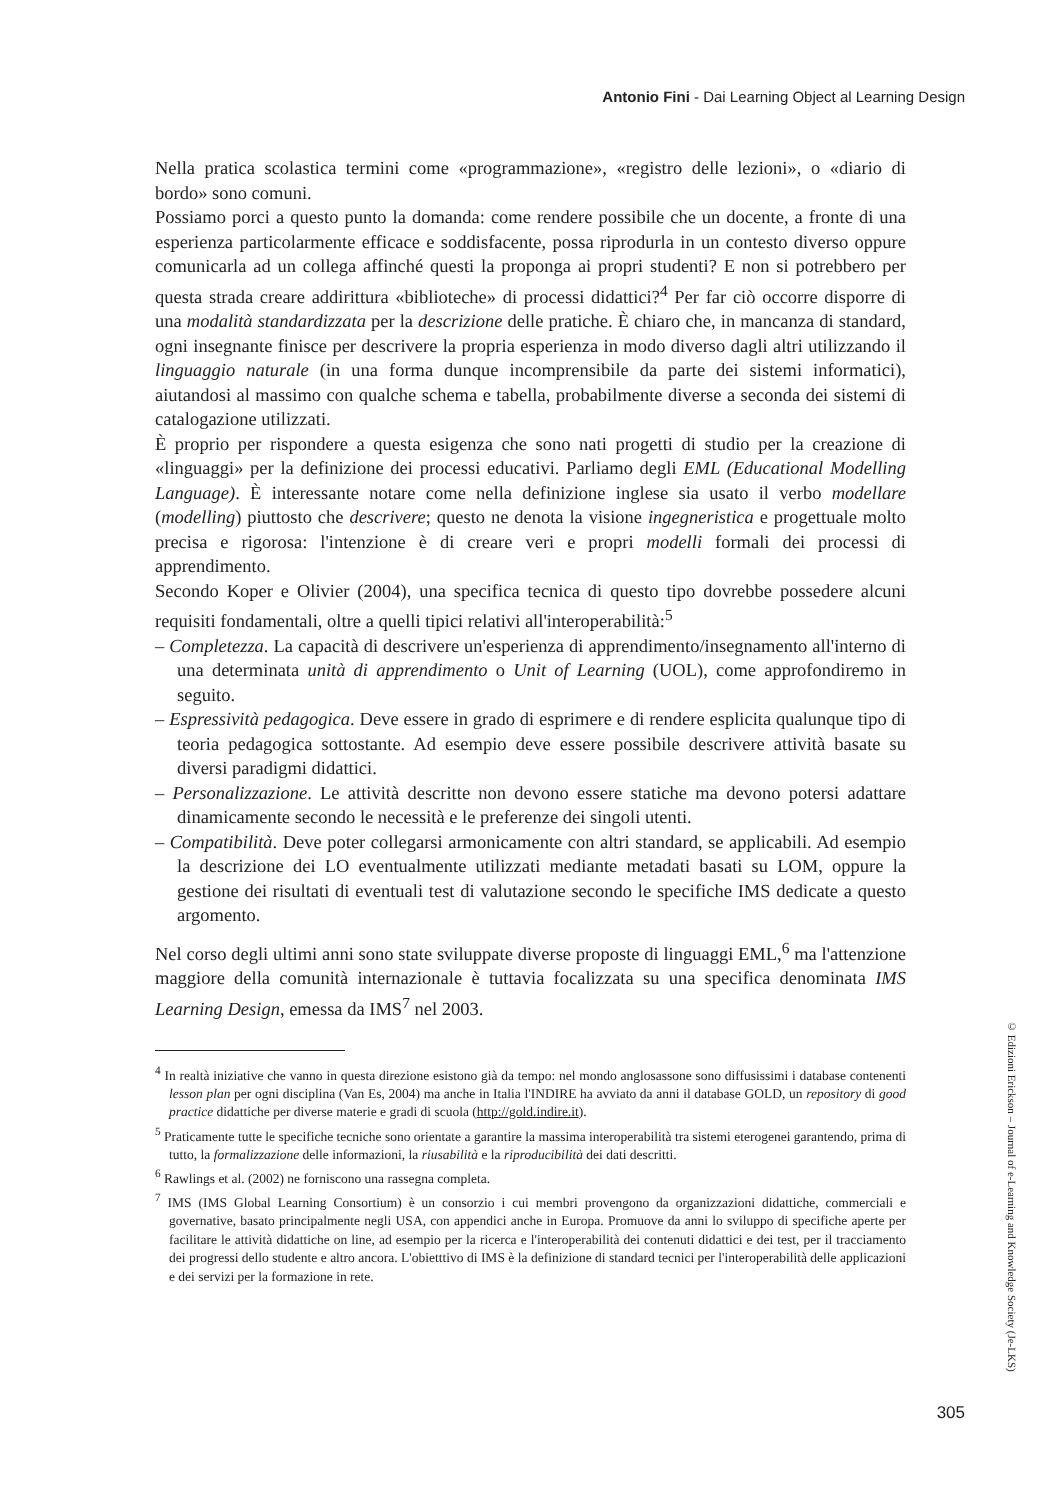Antonio Fini - Dai Learning Object al Learning Design
Nella pratica scolastica termini come «programmazione», «registro delle lezioni», o «diario di bordo» sono comuni.
Possiamo porci a questo punto la domanda: come rendere possibile che un docente, a fronte di una esperienza particolarmente efficace e soddisfacente, possa riprodurla in un contesto diverso oppure comunicarla ad un collega affinché questi la proponga ai propri studenti? E non si potrebbero per questa strada creare addirittura «biblioteche» di processi didattici?<sup>4</sup> Per far ciò occorre disporre di una modalità standardizzata per la descrizione delle pratiche. È chiaro che, in mancanza di standard, ogni insegnante finisce per descrivere la propria esperienza in modo diverso dagli altri utilizzando il linguaggio naturale (in una forma dunque incomprensibile da parte dei sistemi informatici), aiutandosi al massimo con qualche schema e tabella, probabilmente diverse a seconda dei sistemi di catalogazione utilizzati.
È proprio per rispondere a questa esigenza che sono nati progetti di studio per la creazione di «linguaggi» per la definizione dei processi educativi. Parliamo degli EML (Educational Modelling Language). È interessante notare come nella definizione inglese sia usato il verbo modellare (modelling) piuttosto che descrivere; questo ne denota la visione ingegneristica e progettuale molto precisa e rigorosa: l'intenzione è di creare veri e propri modelli formali dei processi di apprendimento.
Secondo Koper e Olivier (2004), una specifica tecnica di questo tipo dovrebbe possedere alcuni requisiti fondamentali, oltre a quelli tipici relativi all'interoperabilità:<sup>5</sup>
– Completezza. La capacità di descrivere un'esperienza di apprendimento/insegnamento all'interno di una determinata unità di apprendimento o Unit of Learning (UOL), come approfondiremo in seguito.
– Espressività pedagogica. Deve essere in grado di esprimere e di rendere esplicita qualunque tipo di teoria pedagogica sottostante. Ad esempio deve essere possibile descrivere attività basate su diversi paradigmi didattici.
– Personalizzazione. Le attività descritte non devono essere statiche ma devono potersi adattare dinamicamente secondo le necessità e le preferenze dei singoli utenti.
– Compatibilità. Deve poter collegarsi armonicamente con altri standard, se applicabili. Ad esempio la descrizione dei LO eventualmente utilizzati mediante metadati basati su LOM, oppure la gestione dei risultati di eventuali test di valutazione secondo le specifiche IMS dedicate a questo argomento.
Nel corso degli ultimi anni sono state sviluppate diverse proposte di linguaggi EML,<sup>6</sup> ma l'attenzione maggiore della comunità internazionale è tuttavia focalizzata su una specifica denominata IMS Learning Design, emessa da IMS<sup>7</sup> nel 2003.
<sup>4</sup> In realtà iniziative che vanno in questa direzione esistono già da tempo: nel mondo anglosassone sono diffusissimi i database contenenti lesson plan per ogni disciplina (Van Es, 2004) ma anche in Italia l'INDIRE ha avviato da anni il database GOLD, un repository di good practice didattiche per diverse materie e gradi di scuola (http://gold.indire.it).
<sup>5</sup> Praticamente tutte le specifiche tecniche sono orientate a garantire la massima interoperabilità tra sistemi eterogenei garantendo, prima di tutto, la formalizzazione delle informazioni, la riusabilità e la riproducibilità dei dati descritti.
<sup>6</sup> Rawlings et al. (2002) ne forniscono una rassegna completa.
<sup>7</sup> IMS (IMS Global Learning Consortium) è un consorzio i cui membri provengono da organizzazioni didattiche, commerciali e governative, basato principalmente negli USA, con appendici anche in Europa. Promuove da anni lo sviluppo di specifiche aperte per facilitare le attività didattiche on line, ad esempio per la ricerca e l'interoperabilità dei contenuti didattici e dei test, per il tracciamento dei progressi dello studente e altro ancora. L'obietttivo di IMS è la definizione di standard tecnici per l'interoperabilità delle applicazioni e dei servizi per la formazione in rete.
© Edizioni Erickson – Journal of e-Learning and Knowledge Society (Je-LKS)
305